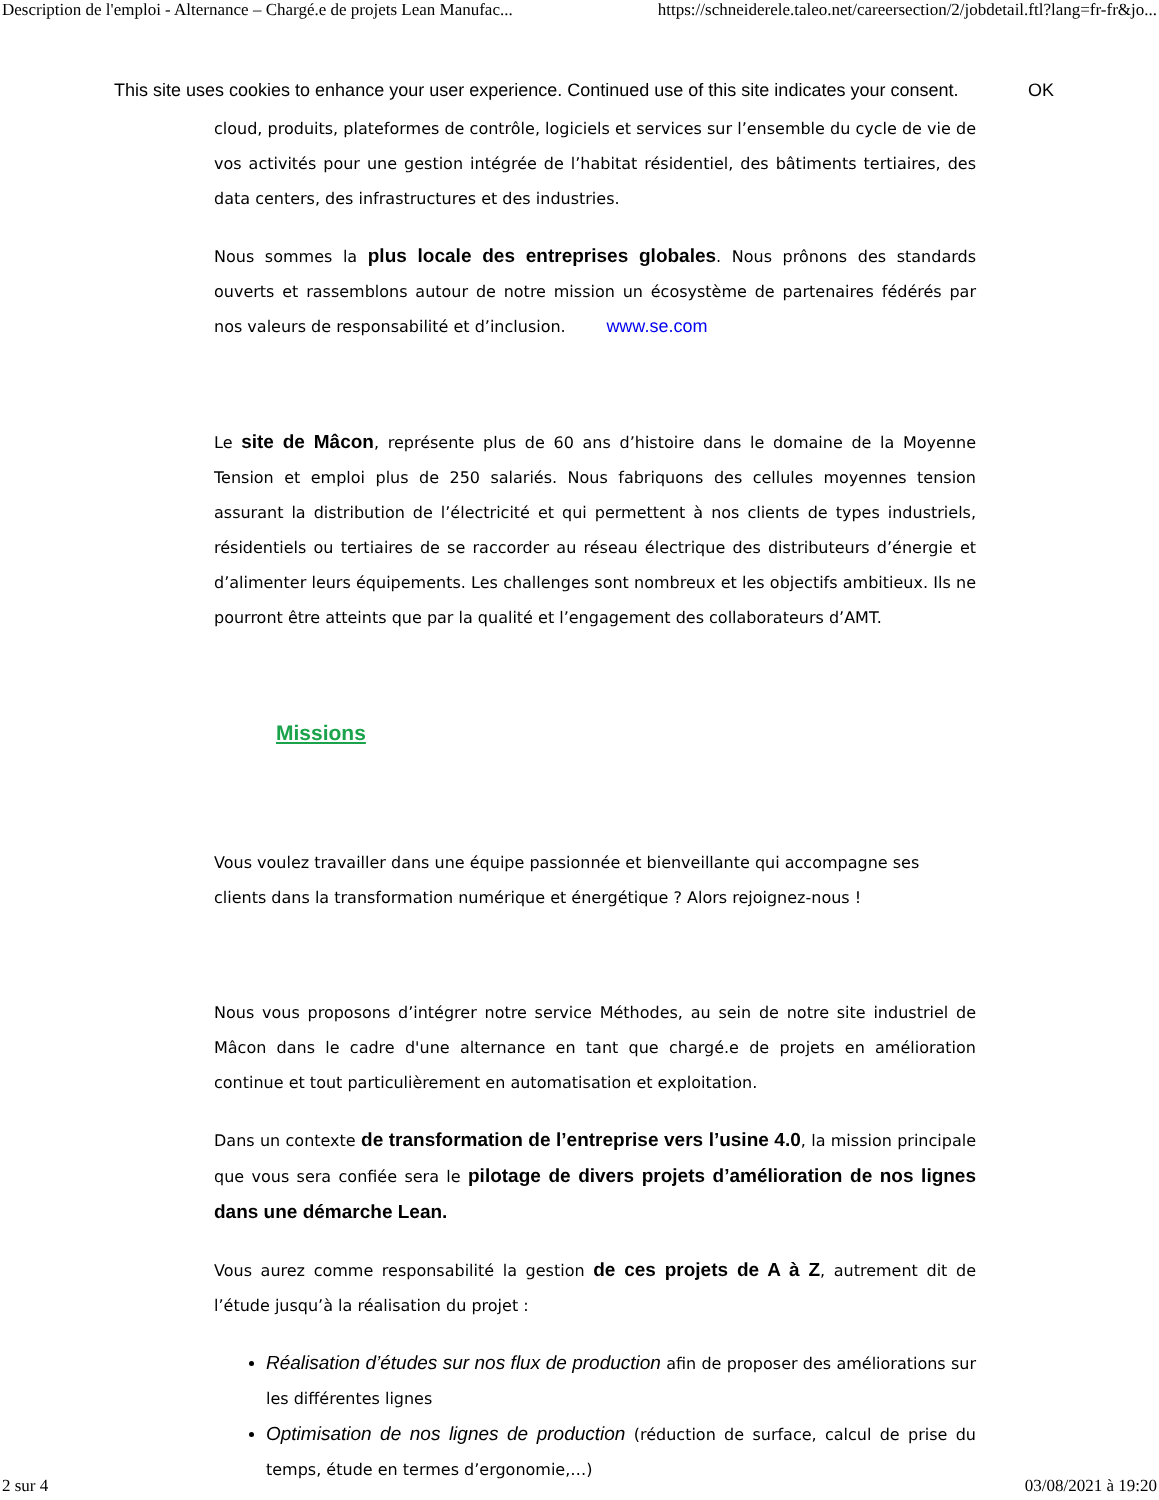Description de l'emploi - Alternance – Chargé.e de projets Lean Manufac... https://schneiderele.taleo.net/careersection/2/jobdetail.ftl?lang=fr-fr&jo...
This site uses cookies to enhance your user experience. Continued use of this site indicates your consent. OK
cloud, produits, plateformes de contrôle, logiciels et services sur l’ensemble du cycle de vie de vos activités pour une gestion intégrée de l’habitat résidentiel, des bâtiments tertiaires, des data centers, des infrastructures et des industries.
Nous sommes la plus locale des entreprises globales. Nous prônons des standards ouverts et rassemblons autour de notre mission un écosystème de partenaires fédérés par nos valeurs de responsabilité et d’inclusion. www.se.com
Le site de Mâcon, représente plus de 60 ans d’histoire dans le domaine de la Moyenne Tension et emploi plus de 250 salariés. Nous fabriquons des cellules moyennes tension assurant la distribution de l’électricité et qui permettent à nos clients de types industriels, résidentiels ou tertiaires de se raccorder au réseau électrique des distributeurs d’énergie et d’alimenter leurs équipements. Les challenges sont nombreux et les objectifs ambitieux. Ils ne pourront être atteints que par la qualité et l’engagement des collaborateurs d’AMT.
Missions
Vous voulez travailler dans une équipe passionnée et bienveillante qui accompagne ses clients dans la transformation numérique et énergétique ? Alors rejoignez-nous !
Nous vous proposons d’intégrer notre service Méthodes, au sein de notre site industriel de Mâcon dans le cadre d'une alternance en tant que chargé.e de projets en amélioration continue et tout particulièrement en automatisation et exploitation.
Dans un contexte de transformation de l’entreprise vers l’usine 4.0, la mission principale que vous sera confiée sera le pilotage de divers projets d’amélioration de nos lignes dans une démarche Lean.
Vous aurez comme responsabilité la gestion de ces projets de A à Z, autrement dit de l’étude jusqu’à la réalisation du projet :
Réalisation d’études sur nos flux de production afin de proposer des améliorations sur les différentes lignes
Optimisation de nos lignes de production (réduction de surface, calcul de prise du temps, étude en termes d’ergonomie,…)
2 sur 4 03/08/2021 à 19:20